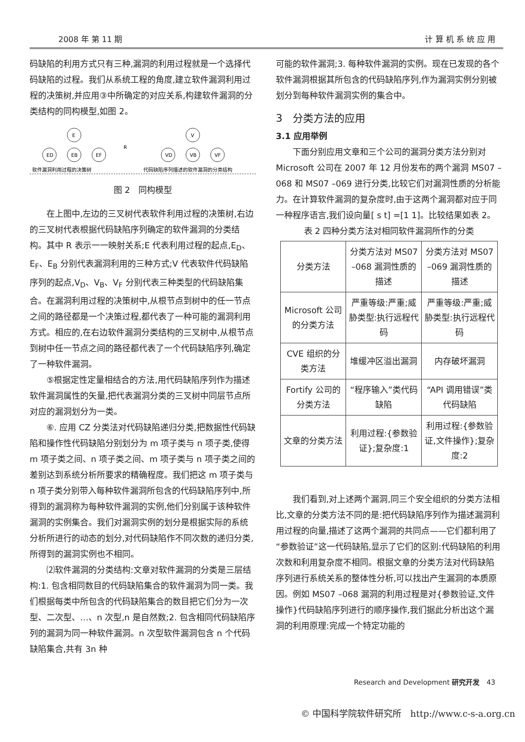2008 年 第 11 期 计 算 机 系 统 应 用
码缺陷的利用方式只有三种,漏洞的利用过程就是一个选择代码缺陷的过程。我们从系统工程的角度,建立软件漏洞利用过程的决策树,并应用③中所确定的对应关系,构建软件漏洞的分类结构的同构模型,如图 2。
E
ED
EB
EF
R
V
VD
VB
VF
软件漏洞利用过程的决策树
代码缺陷序列描述的软件漏洞的分类结构
图 2　同构模型
在上图中,左边的三叉树代表软件利用过程的决策树,右边的三叉树代表根据代码缺陷序列确定的软件漏洞的分类结构。其中 R 表示一一映射关系;E 代表利用过程的起点,E<sub>D</sub>、E<sub>F</sub>、E<sub>B</sub> 分别代表漏洞利用的三种方式;V 代表软件代码缺陷序列的起点,V<sub>D</sub>、V<sub>B</sub>、V<sub>F</sub> 分别代表三种类型的代码缺陷集合。在漏洞利用过程的决策树中,从根节点到树中的任一节点之间的路径都是一个决策过程,都代表了一种可能的漏洞利用方式。相应的,在右边软件漏洞分类结构的三叉树中,从根节点到树中任一节点之间的路径都代表了一个代码缺陷序列,确定了一种软件漏洞。
⑤根据定性定量相结合的方法,用代码缺陷序列作为描述软件漏洞属性的矢量,把代表漏洞分类的三叉树中同层节点所对应的漏洞划分为一类。
⑥. 应用 CZ 分类法对代码缺陷递归分类,把数据性代码缺陷和操作性代码缺陷分别划分为 m 项子类与 n 项子类,使得 m 项子类之间、n 项子类之间、m 项子类与 n 项子类之间的差别达到系统分析所要求的精确程度。我们把这 m 项子类与 n 项子类分别带入每种软件漏洞所包含的代码缺陷序列中,所得到的漏洞称为每种软件漏洞的实例,他们分别属于该种软件漏洞的实例集合。我们对漏洞实例的划分是根据实际的系统分析所进行的动态的划分,对代码缺陷作不同次数的递归分类,所得到的漏洞实例也不相同。
⑵软件漏洞的分类结构:文章对软件漏洞的分类是三层结构:1. 包含相同数目的代码缺陷集合的软件漏洞为同一类。我们根据每类中所包含的代码缺陷集合的数目把它们分为一次型、二次型、…、n 次型,n 是自然数;2. 包含相同代码缺陷序列的漏洞为同一种软件漏洞。n 次型软件漏洞包含 n 个代码缺陷集合,共有 3n 种
可能的软件漏洞;3. 每种软件漏洞的实例。现在已发现的各个软件漏洞根据其所包含的代码缺陷序列,作为漏洞实例分别被划分到每种软件漏洞实例的集合中。
3　分类方法的应用
3.1 应用举例
下面分别应用文章和三个公司的漏洞分类方法分别对 Microsoft 公司在 2007 年 12 月份发布的两个漏洞 MS07 –068 和 MS07 –069 进行分类,比较它们对漏洞性质的分析能力。在计算软件漏洞的复杂度时,由于这两个漏洞都对应于同一种程序语言,我们设向量[ s t] =[1 1]。比较结果如表 2。
表 2 四种分类方法对相同软件漏洞所作的分类
| 分类方法 | 分类方法对 MS07 –068 漏洞性质的描述 | 分类方法对 MS07 –069 漏洞性质的描述 |
| --- | --- | --- |
| Microsoft 公司的分类方法 | 严重等级:严重;威胁类型:执行远程代码 | 严重等级:严重;威胁类型:执行远程代码 |
| CVE 组织的分类方法 | 堆缓冲区溢出漏洞 | 内存破坏漏洞 |
| Fortify 公司的分类方法 | “程序输入”类代码缺陷 | “API 调用错误”类代码缺陷 |
| 文章的分类方法 | 利用过程:{参数验证};复杂度:1 | 利用过程:{参数验证,文件操作};复杂度:2 |
我们看到,对上述两个漏洞,同三个安全组织的分类方法相比,文章的分类方法不同的是:把代码缺陷序列作为描述漏洞利用过程的向量,描述了这两个漏洞的共同点——它们都利用了“参数验证”这一代码缺陷,显示了它们的区别:代码缺陷的利用次数和利用复杂度不相同。根据文章的分类方法对代码缺陷序列进行系统关系的整体性分析,可以找出产生漏洞的本质原因。例如 MS07 –068 漏洞的利用过程是对{参数验证,文件操作}代码缺陷序列进行的顺序操作,我们据此分析出这个漏洞的利用原理:完成一个特定功能的
Research and Development 研究开发　43
© 中国科学院软件研究所　http://www.c-s-a.org.cn